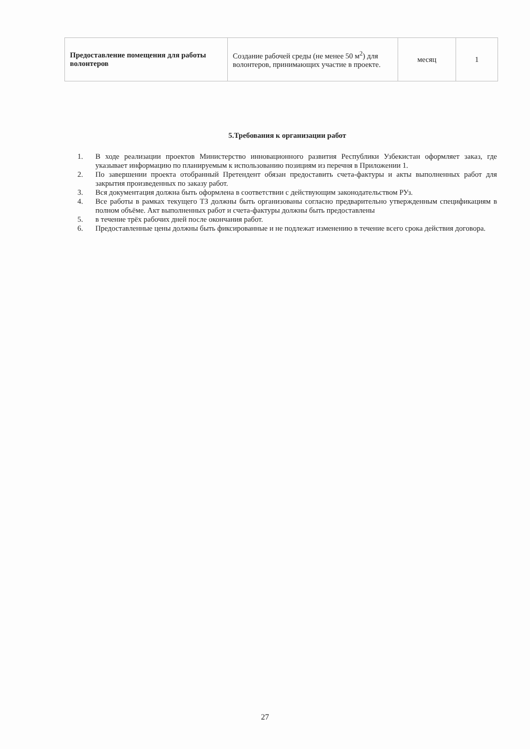| Предоставление помещения для работы волонтеров | Создание рабочей среды (не менее 50 м<sup>2</sup>) для волонтеров, принимающих участие в проекте. | месяц | 1 |
5.Требования к организации работ
1. В ходе реализации проектов Министерство инновационного развития Республики Узбекистан оформляет заказ, где указывает информацию по планируемым к использованию позициям из перечня в Приложении 1.
2. По завершении проекта отобранный Претендент обязан предоставить счета-фактуры и акты выполненных работ для закрытия произведенных по заказу работ.
3. Вся документация должна быть оформлена в соответствии с действующим законодательством РУз.
4. Все работы в рамках текущего ТЗ должны быть организованы согласно предварительно утвержденным спецификациям в полном объёме. Акт выполненных работ и счета-фактуры должны быть предоставлены
5. в течение трёх рабочих дней после окончания работ.
6. Предоставленные цены должны быть фиксированные и не подлежат изменению в течение всего срока действия договора.
27